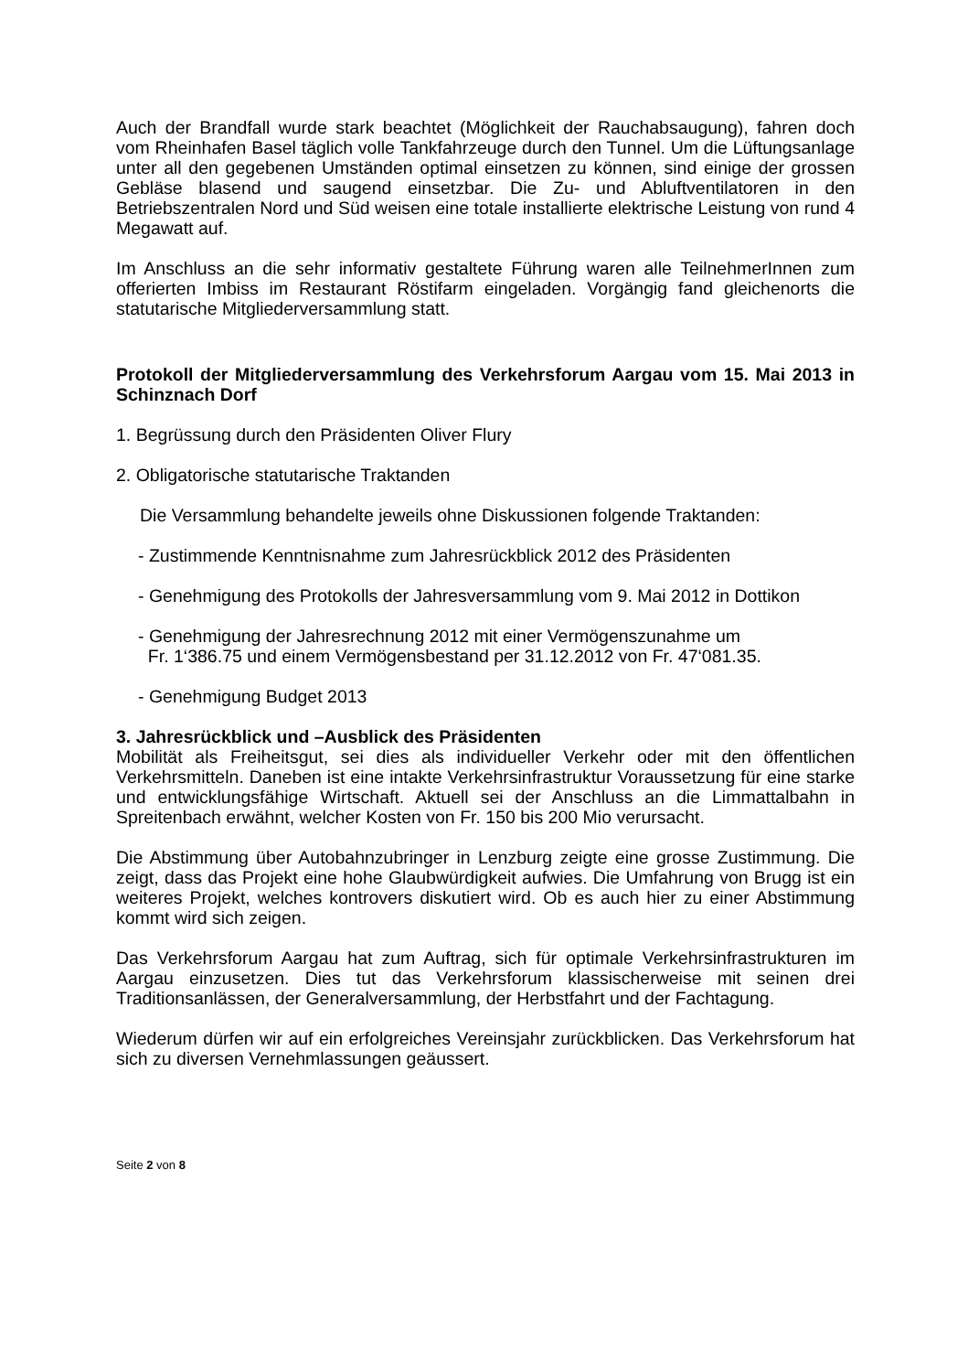Auch der Brandfall wurde stark beachtet (Möglichkeit der Rauchabsaugung), fahren doch vom Rheinhafen Basel täglich volle Tankfahrzeuge durch den Tunnel. Um die Lüftungsanlage unter all den gegebenen Umständen optimal einsetzen zu können, sind einige der grossen Gebläse blasend und saugend einsetzbar. Die Zu- und Abluftventilatoren in den Betriebszentralen Nord und Süd weisen eine totale installierte elektrische Leistung von rund 4 Megawatt auf.
Im Anschluss an die sehr informativ gestaltete Führung waren alle TeilnehmerInnen zum offerierten Imbiss im Restaurant Röstifarm eingeladen. Vorgängig fand gleichenorts die statutarische Mitgliederversammlung statt.
Protokoll der Mitgliederversammlung des Verkehrsforum Aargau vom 15. Mai 2013 in Schinznach Dorf
1. Begrüssung durch den Präsidenten Oliver Flury
2. Obligatorische statutarische Traktanden
Die Versammlung behandelte jeweils ohne Diskussionen folgende Traktanden:
- Zustimmende Kenntnisnahme zum Jahresrückblick 2012 des Präsidenten
- Genehmigung des Protokolls der Jahresversammlung vom 9. Mai 2012 in Dottikon
- Genehmigung der Jahresrechnung 2012 mit einer Vermögenszunahme um
Fr. 1‘386.75 und einem Vermögensbestand per 31.12.2012 von Fr. 47‘081.35.
- Genehmigung Budget 2013
3. Jahresrückblick und –Ausblick des Präsidenten
Mobilität als Freiheitsgut, sei dies als individueller Verkehr oder mit den öffentlichen Verkehrsmitteln. Daneben ist eine intakte Verkehrsinfrastruktur Voraussetzung für eine starke und entwicklungsfähige Wirtschaft. Aktuell sei der Anschluss an die Limmattalbahn in Spreitenbach erwähnt, welcher Kosten von Fr. 150 bis 200 Mio verursacht.
Die Abstimmung über Autobahnzubringer in Lenzburg zeigte eine grosse Zustimmung. Die zeigt, dass das Projekt eine hohe Glaubwürdigkeit aufwies. Die Umfahrung von Brugg ist ein weiteres Projekt, welches kontrovers diskutiert wird. Ob es auch hier zu einer Abstimmung kommt wird sich zeigen.
Das Verkehrsforum Aargau hat zum Auftrag, sich für optimale Verkehrsinfrastrukturen im Aargau einzusetzen. Dies tut das Verkehrsforum klassischerweise mit seinen drei Traditionsanlässen, der Generalversammlung, der Herbstfahrt und der Fachtagung.
Wiederum dürfen wir auf ein erfolgreiches Vereinsjahr zurückblicken. Das Verkehrsforum hat sich zu diversen Vernehmlassungen geäussert.
Seite 2 von 8